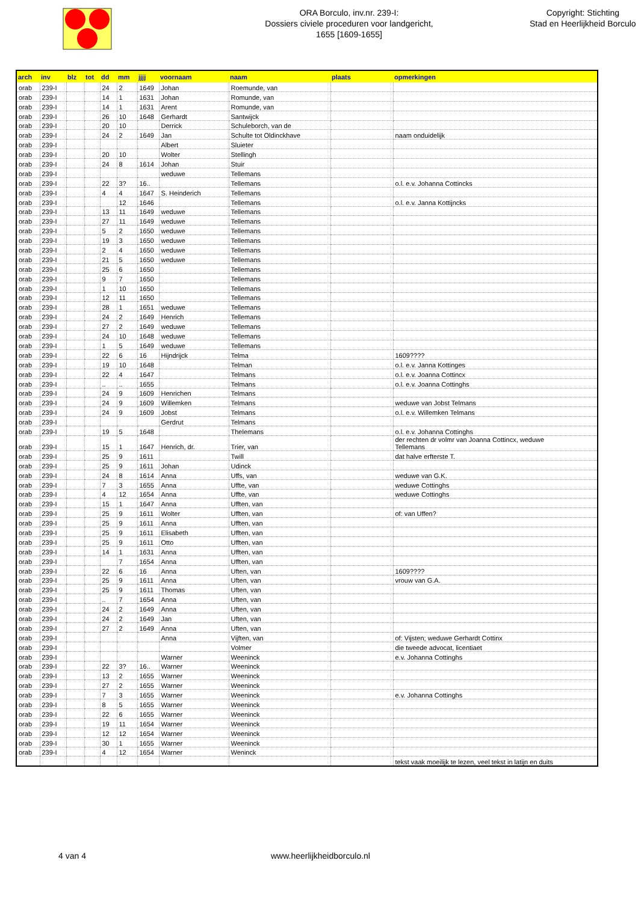ORA Borculo, inv.nr. 239-I:
Dossiers civiele proceduren voor landgericht,
1655 [1609-1655]
Copyright: Stichting
Stad en Heerlijkheid Borculo
| arch | inv | blz | tot | dd | mm | jjjj | voornaam | naam | plaats | opmerkingen |
| --- | --- | --- | --- | --- | --- | --- | --- | --- | --- | --- |
| orab | 239-I | | | 24 | 2 | 1649 | Johan | Roemunde, van | | |
| orab | 239-I | | | 14 | 1 | 1631 | Johan | Romunde, van | | |
| orab | 239-I | | | 14 | 1 | 1631 | Arent | Romunde, van | | |
| orab | 239-I | | | 26 | 10 | 1648 | Gerhardt | Santwijck | | |
| orab | 239-I | | | 20 | 10 | | Derrick | Schuleborch, van de | | |
| orab | 239-I | | | 24 | 2 | 1649 | Jan | Schulte tot Oldinckhave | | naam onduidelijk |
| orab | 239-I | | | | | | Albert | Sluieter | | |
| orab | 239-I | | | 20 | 10 | | Wolter | Stellingh | | |
| orab | 239-I | | | 24 | 8 | 1614 | Johan | Stuir | | |
| orab | 239-I | | | | | | weduwe | Tellemans | | |
| orab | 239-I | | | 22 | 3? | 16.. | | Tellemans | | o.l. e.v. Johanna Cottincks |
| orab | 239-I | | | 4 | 4 | 1647 | S. Heinderich | Tellemans | | |
| orab | 239-I | | | | 12 | 1646 | | Tellemans | | o.l. e.v. Janna Kottijncks |
| orab | 239-I | | | 13 | 11 | 1649 | weduwe | Tellemans | | |
| orab | 239-I | | | 27 | 11 | 1649 | weduwe | Tellemans | | |
| orab | 239-I | | | 5 | 2 | 1650 | weduwe | Tellemans | | |
| orab | 239-I | | | 19 | 3 | 1650 | weduwe | Tellemans | | |
| orab | 239-I | | | 2 | 4 | 1650 | weduwe | Tellemans | | |
| orab | 239-I | | | 21 | 5 | 1650 | weduwe | Tellemans | | |
| orab | 239-I | | | 25 | 6 | 1650 | | Tellemans | | |
| orab | 239-I | | | 9 | 7 | 1650 | | Tellemans | | |
| orab | 239-I | | | 1 | 10 | 1650 | | Tellemans | | |
| orab | 239-I | | | 12 | 11 | 1650 | | Tellemans | | |
| orab | 239-I | | | 28 | 1 | 1651 | weduwe | Tellemans | | |
| orab | 239-I | | | 24 | 2 | 1649 | Henrich | Tellemans | | |
| orab | 239-I | | | 27 | 2 | 1649 | weduwe | Tellemans | | |
| orab | 239-I | | | 24 | 10 | 1648 | weduwe | Tellemans | | |
| orab | 239-I | | | 1 | 5 | 1649 | weduwe | Tellemans | | |
| orab | 239-I | | | 22 | 6 | 16 | Hijndrijck | Telma | | 1609???? |
| orab | 239-I | | | 19 | 10 | 1648 | | Telman | | o.l. e.v. Janna Kottinges |
| orab | 239-I | | | 22 | 4 | 1647 | | Telmans | | o.l. e.v. Joanna Cottincx |
| orab | 239-I | | | .. | .. | 1655 | | Telmans | | o.l. e.v. Joanna Cottinghs |
| orab | 239-I | | | 24 | 9 | 1609 | Henrichen | Telmans | | |
| orab | 239-I | | | 24 | 9 | 1609 | Willemken | Telmans | | weduwe van Jobst Telmans |
| orab | 239-I | | | 24 | 9 | 1609 | Jobst | Telmans | | o.l. e.v. Willemken Telmans |
| orab | 239-I | | | | | | Gerdrut | Telmans | | |
| orab | 239-I | | | 19 | 5 | 1648 | | Thelemans | | o.l. e.v. Johanna Cottinghs |
| orab | 239-I | | | 15 | 1 | 1647 | Henrich, dr. | Trier, van | | der rechten dr volmr van Joanna Cottincx, weduwe Tellemans |
| orab | 239-I | | | 25 | 9 | 1611 | | Twill | | dat halve erfterste T. |
| orab | 239-I | | | 25 | 9 | 1611 | Johan | Udinck | | |
| orab | 239-I | | | 24 | 8 | 1614 | Anna | Uffs, van | | weduwe van G.K. |
| orab | 239-I | | | 7 | 3 | 1655 | Anna | Uffte, van | | weduwe Cottinghs |
| orab | 239-I | | | 4 | 12 | 1654 | Anna | Uffte, van | | weduwe Cottinghs |
| orab | 239-I | | | 15 | 1 | 1647 | Anna | Ufften, van | | |
| orab | 239-I | | | 25 | 9 | 1611 | Wolter | Ufften, van | | of: van Uffen? |
| orab | 239-I | | | 25 | 9 | 1611 | Anna | Ufften, van | | |
| orab | 239-I | | | 25 | 9 | 1611 | Elisabeth | Ufften, van | | |
| orab | 239-I | | | 25 | 9 | 1611 | Otto | Ufften, van | | |
| orab | 239-I | | | 14 | 1 | 1631 | Anna | Ufften, van | | |
| orab | 239-I | | | | 7 | 1654 | Anna | Ufften, van | | |
| orab | 239-I | | | 22 | 6 | 16 | Anna | Uften, van | | 1609???? |
| orab | 239-I | | | 25 | 9 | 1611 | Anna | Uften, van | | vrouw van G.A. |
| orab | 239-I | | | 25 | 9 | 1611 | Thomas | Uften, van | | |
| orab | 239-I | | | .. | 7 | 1654 | Anna | Uften, van | | |
| orab | 239-I | | | 24 | 2 | 1649 | Anna | Uften, van | | |
| orab | 239-I | | | 24 | 2 | 1649 | Jan | Uften, van | | |
| orab | 239-I | | | 27 | 2 | 1649 | Anna | Uften, van | | |
| orab | 239-I | | | | | | Anna | Vijften, van | | of: Vijsten; weduwe Gerhardt Cottinx |
| orab | 239-I | | | | | | | Volmer | | die tweede advocat, licentiaet |
| orab | 239-I | | | | | | Warner | Weeninck | | e.v. Johanna Cottinghs |
| orab | 239-I | | | 22 | 3? | 16.. | Warner | Weeninck | | |
| orab | 239-I | | | 13 | 2 | 1655 | Warner | Weeninck | | |
| orab | 239-I | | | 27 | 2 | 1655 | Warner | Weeninck | | |
| orab | 239-I | | | 7 | 3 | 1655 | Warner | Weeninck | | e.v. Johanna Cottinghs |
| orab | 239-I | | | 8 | 5 | 1655 | Warner | Weeninck | | |
| orab | 239-I | | | 22 | 6 | 1655 | Warner | Weeninck | | |
| orab | 239-I | | | 19 | 11 | 1654 | Warner | Weeninck | | |
| orab | 239-I | | | 12 | 12 | 1654 | Warner | Weeninck | | |
| orab | 239-I | | | 30 | 1 | 1655 | Warner | Weeninck | | |
| orab | 239-I | | | 4 | 12 | 1654 | Warner | Weninck | | |
| | | | | | | | | | | tekst vaak moeilijk te lezen, veel tekst in latijn en duits |
4 van 4 www.heerlijkheidborculo.nl